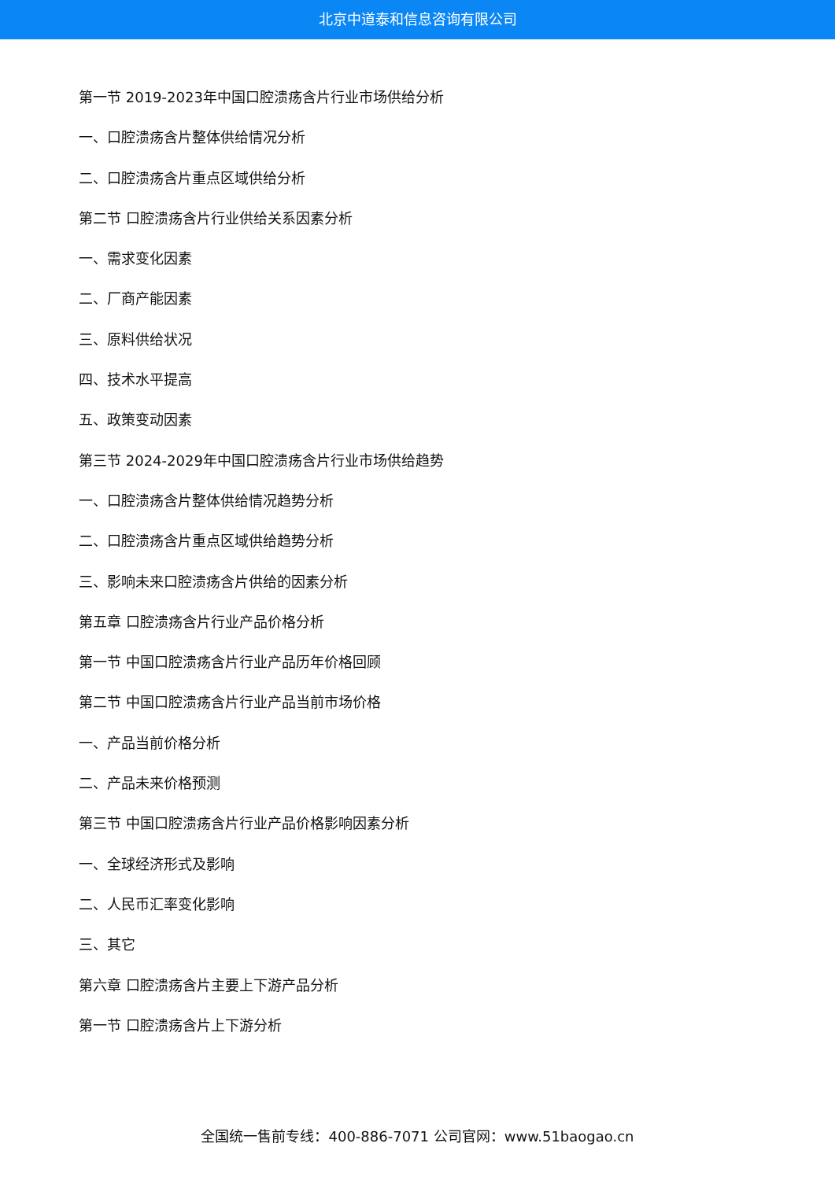北京中道泰和信息咨询有限公司
第一节 2019-2023年中国口腔溃疡含片行业市场供给分析
一、口腔溃疡含片整体供给情况分析
二、口腔溃疡含片重点区域供给分析
第二节 口腔溃疡含片行业供给关系因素分析
一、需求变化因素
二、厂商产能因素
三、原料供给状况
四、技术水平提高
五、政策变动因素
第三节 2024-2029年中国口腔溃疡含片行业市场供给趋势
一、口腔溃疡含片整体供给情况趋势分析
二、口腔溃疡含片重点区域供给趋势分析
三、影响未来口腔溃疡含片供给的因素分析
第五章 口腔溃疡含片行业产品价格分析
第一节 中国口腔溃疡含片行业产品历年价格回顾
第二节 中国口腔溃疡含片行业产品当前市场价格
一、产品当前价格分析
二、产品未来价格预测
第三节 中国口腔溃疡含片行业产品价格影响因素分析
一、全球经济形式及影响
二、人民币汇率变化影响
三、其它
第六章 口腔溃疡含片主要上下游产品分析
第一节 口腔溃疡含片上下游分析
全国统一售前专线：400-886-7071 公司官网：www.51baogao.cn